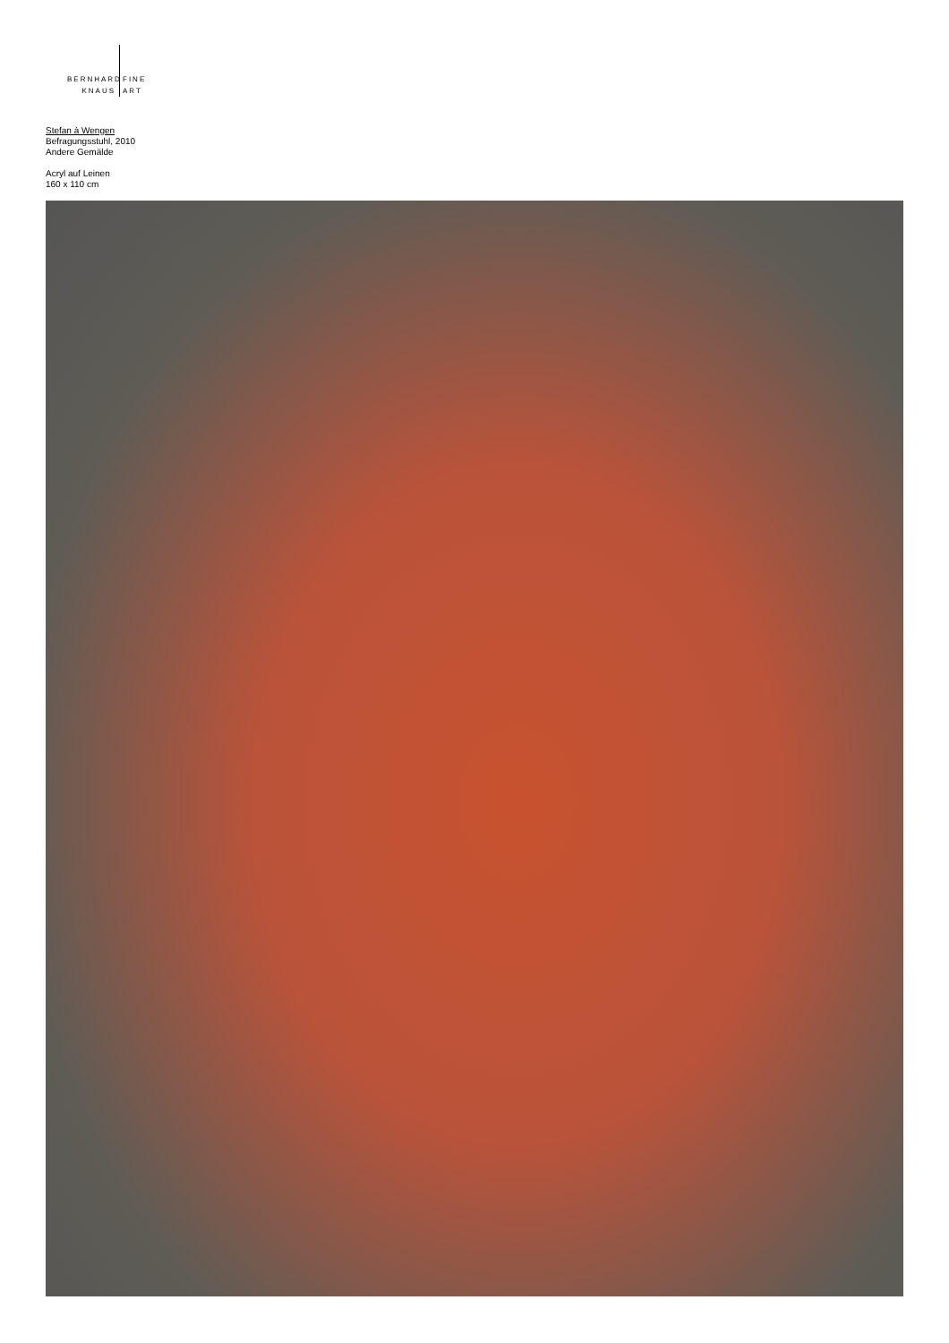BERNHARD FINE
KNAUS ART
Stefan à Wengen
Befragungsstuhl, 2010
Andere Gemälde
Acryl auf Leinen
160 x 110 cm